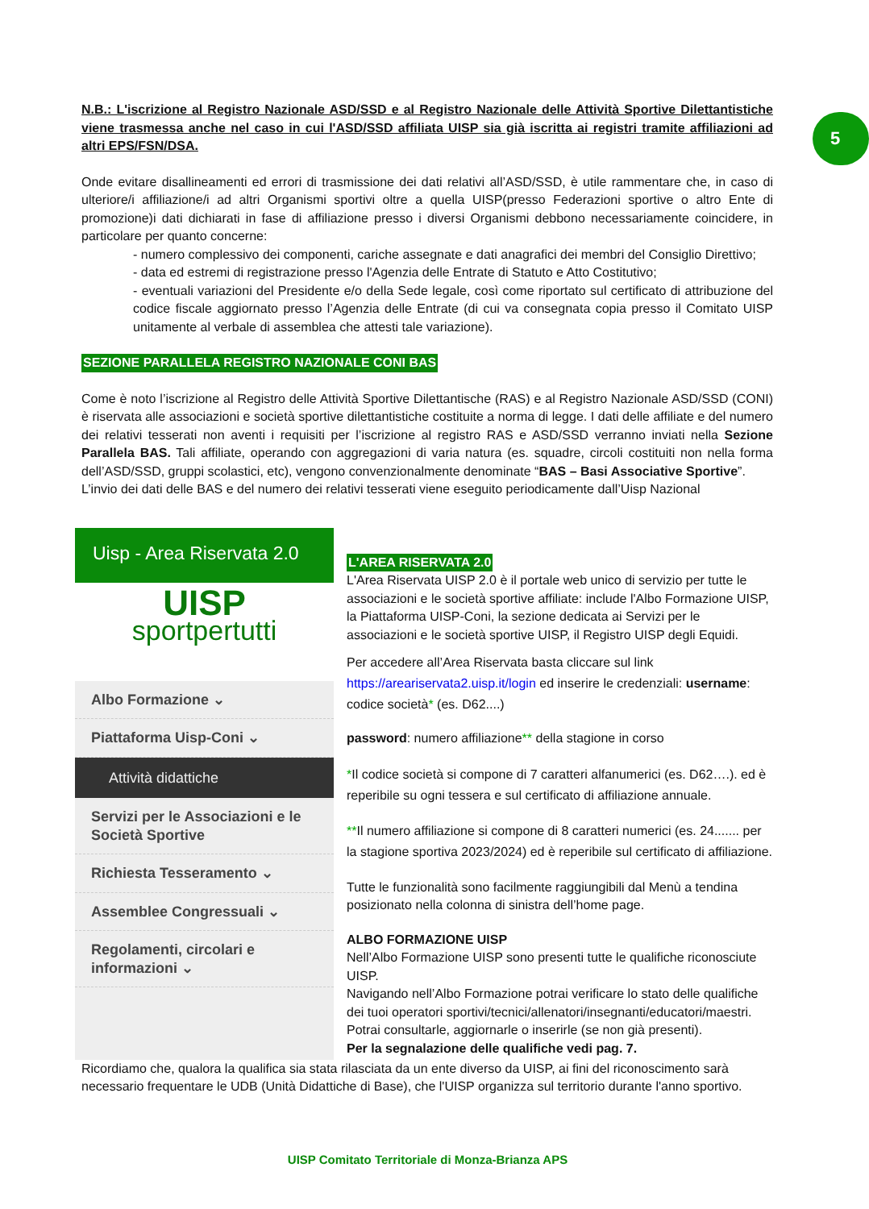5
N.B.: L'iscrizione al Registro Nazionale ASD/SSD e al Registro Nazionale delle Attività Sportive Dilettantistiche viene trasmessa anche nel caso in cui l'ASD/SSD affiliata UISP sia già iscritta ai registri tramite affiliazioni ad altri EPS/FSN/DSA.
Onde evitare disallineamenti ed errori di trasmissione dei dati relativi all’ASD/SSD, è utile rammentare che, in caso di ulteriore/i affiliazione/i ad altri Organismi sportivi oltre a quella UISP(presso Federazioni sportive o altro Ente di promozione)i dati dichiarati in fase di affiliazione presso i diversi Organismi debbono necessariamente coincidere, in particolare per quanto concerne:
- numero complessivo dei componenti, cariche assegnate e dati anagrafici dei membri del Consiglio Direttivo;
- data ed estremi di registrazione presso l'Agenzia delle Entrate di Statuto e Atto Costitutivo;
- eventuali variazioni del Presidente e/o della Sede legale, così come riportato sul certificato di attribuzione del codice fiscale aggiornato presso l’Agenzia delle Entrate (di cui va consegnata copia presso il Comitato UISP unitamente al verbale di assemblea che attesti tale variazione).
SEZIONE PARALLELA REGISTRO NAZIONALE CONI BAS
Come è noto l’iscrizione al Registro delle Attività Sportive Dilettantische (RAS) e al Registro Nazionale ASD/SSD (CONI) è riservata alle associazioni e società sportive dilettantistiche costituite a norma di legge. I dati delle affiliate e del numero dei relativi tesserati non aventi i requisiti per l’iscrizione al registro RAS e ASD/SSD verranno inviati nella Sezione Parallela BAS. Tali affiliate, operando con aggregazioni di varia natura (es. squadre, circoli costituiti non nella forma dell’ASD/SSD, gruppi scolastici, etc), vengono convenzionalmente denominate “BAS – Basi Associative Sportive”.
L’invio dei dati delle BAS e del numero dei relativi tesserati viene eseguito periodicamente dall’Uisp Nazional
Uisp - Area Riservata 2.0
UISP
sportpertutti
Albo Formazione ⌄
Piattaforma Uisp-Coni ⌄
Attività didattiche
Servizi per le Associazioni e le Società Sportive
Richiesta Tesseramento ⌄
Assemblee Congressuali ⌄
Regolamenti, circolari e informazioni ⌄
L'AREA RISERVATA 2.0
L'Area Riservata UISP 2.0 è il portale web unico di servizio per tutte le associazioni e le società sportive affiliate: include l'Albo Formazione UISP, la Piattaforma UISP-Coni, la sezione dedicata ai Servizi per le associazioni e le società sportive UISP, il Registro UISP degli Equidi.
Per accedere all’Area Riservata basta cliccare sul link https://areariservata2.uisp.it/login ed inserire le credenziali: username: codice società* (es. D62....)
password: numero affiliazione** della stagione in corso
*Il codice società si compone di 7 caratteri alfanumerici (es. D62….). ed è reperibile su ogni tessera e sul certificato di affiliazione annuale.
**Il numero affiliazione si compone di 8 caratteri numerici (es. 24....... per la stagione sportiva 2023/2024) ed è reperibile sul certificato di affiliazione.
Tutte le funzionalità sono facilmente raggiungibili dal Menù a tendina posizionato nella colonna di sinistra dell’home page.
ALBO FORMAZIONE UISP
Nell’Albo Formazione UISP sono presenti tutte le qualifiche riconosciute UISP.
Navigando nell’Albo Formazione potrai verificare lo stato delle qualifiche dei tuoi operatori sportivi/tecnici/allenatori/insegnanti/educatori/maestri.
Potrai consultarle, aggiornarle o inserirle (se non già presenti).
Per la segnalazione delle qualifiche vedi pag. 7.
Ricordiamo che, qualora la qualifica sia stata rilasciata da un ente diverso da UISP, ai fini del riconoscimento sarà necessario frequentare le UDB (Unità Didattiche di Base), che l'UISP organizza sul territorio durante l'anno sportivo.
UISP Comitato Territoriale di Monza-Brianza APS